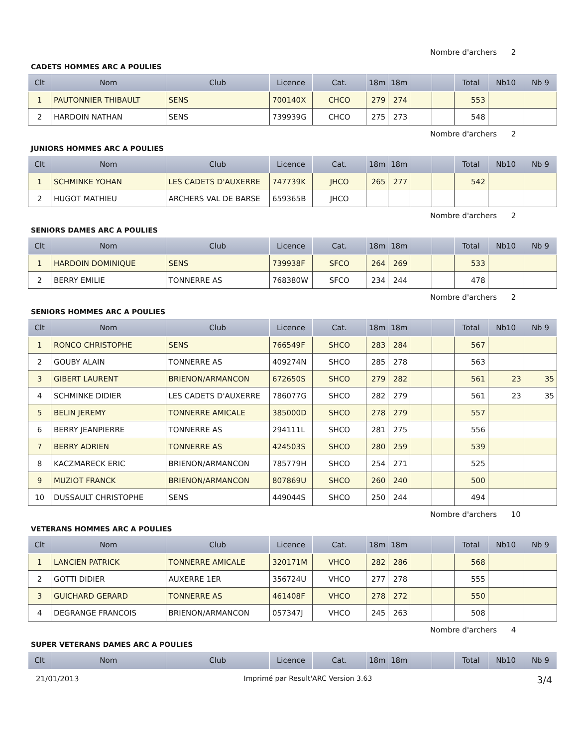Nombre d'archers 2
CADETS HOMMES ARC A POULIES
| Clt | Nom | Club | Licence | Cat. | 18m | 18m | | | Total | Nb10 | Nb 9 |
| --- | --- | --- | --- | --- | --- | --- | --- | --- | --- | --- | --- |
| 1 | PAUTONNIER THIBAULT | SENS | 700140X | CHCO | 279 | 274 | | | 553 | | |
| 2 | HARDOIN NATHAN | SENS | 739939G | CHCO | 275 | 273 | | | 548 | | |
Nombre d'archers 2
JUNIORS HOMMES ARC A POULIES
| Clt | Nom | Club | Licence | Cat. | 18m | 18m | | | Total | Nb10 | Nb 9 |
| --- | --- | --- | --- | --- | --- | --- | --- | --- | --- | --- | --- |
| 1 | SCHMINKE YOHAN | LES CADETS D'AUXERRE | 747739K | JHCO | 265 | 277 | | | 542 | | |
| 2 | HUGOT MATHIEU | ARCHERS VAL DE BARSE | 659365B | JHCO | | | | | | | |
Nombre d'archers 2
SENIORS DAMES ARC A POULIES
| Clt | Nom | Club | Licence | Cat. | 18m | 18m | | | Total | Nb10 | Nb 9 |
| --- | --- | --- | --- | --- | --- | --- | --- | --- | --- | --- | --- |
| 1 | HARDOIN DOMINIQUE | SENS | 739938F | SFCO | 264 | 269 | | | 533 | | |
| 2 | BERRY EMILIE | TONNERRE AS | 768380W | SFCO | 234 | 244 | | | 478 | | |
Nombre d'archers 2
SENIORS HOMMES ARC A POULIES
| Clt | Nom | Club | Licence | Cat. | 18m | 18m | | | Total | Nb10 | Nb 9 |
| --- | --- | --- | --- | --- | --- | --- | --- | --- | --- | --- | --- |
| 1 | RONCO CHRISTOPHE | SENS | 766549F | SHCO | 283 | 284 | | | 567 | | |
| 2 | GOUBY ALAIN | TONNERRE AS | 409274N | SHCO | 285 | 278 | | | 563 | | |
| 3 | GIBERT LAURENT | BRIENON/ARMANCON | 672650S | SHCO | 279 | 282 | | | 561 | 23 | 35 |
| 4 | SCHMINKE DIDIER | LES CADETS D'AUXERRE | 786077G | SHCO | 282 | 279 | | | 561 | 23 | 35 |
| 5 | BELIN JEREMY | TONNERRE AMICALE | 385000D | SHCO | 278 | 279 | | | 557 | | |
| 6 | BERRY JEANPIERRE | TONNERRE AS | 294111L | SHCO | 281 | 275 | | | 556 | | |
| 7 | BERRY ADRIEN | TONNERRE AS | 424503S | SHCO | 280 | 259 | | | 539 | | |
| 8 | KACZMARECK ERIC | BRIENON/ARMANCON | 785779H | SHCO | 254 | 271 | | | 525 | | |
| 9 | MUZIOT FRANCK | BRIENON/ARMANCON | 807869U | SHCO | 260 | 240 | | | 500 | | |
| 10 | DUSSAULT CHRISTOPHE | SENS | 449044S | SHCO | 250 | 244 | | | 494 | | |
Nombre d'archers 10
VETERANS HOMMES ARC A POULIES
| Clt | Nom | Club | Licence | Cat. | 18m | 18m | | | Total | Nb10 | Nb 9 |
| --- | --- | --- | --- | --- | --- | --- | --- | --- | --- | --- | --- |
| 1 | LANCIEN PATRICK | TONNERRE AMICALE | 320171M | VHCO | 282 | 286 | | | 568 | | |
| 2 | GOTTI DIDIER | AUXERRE 1ER | 356724U | VHCO | 277 | 278 | | | 555 | | |
| 3 | GUICHARD GERARD | TONNERRE AS | 461408F | VHCO | 278 | 272 | | | 550 | | |
| 4 | DEGRANGE FRANCOIS | BRIENON/ARMANCON | 057347J | VHCO | 245 | 263 | | | 508 | | |
Nombre d'archers 4
SUPER VETERANS DAMES ARC A POULIES
| Clt | Nom | Club | Licence | Cat. | 18m | 18m | | | Total | Nb10 | Nb 9 |
| --- | --- | --- | --- | --- | --- | --- | --- | --- | --- | --- | --- |
21/01/2013 Imprimé par Result'ARC Version 3.63 3/4